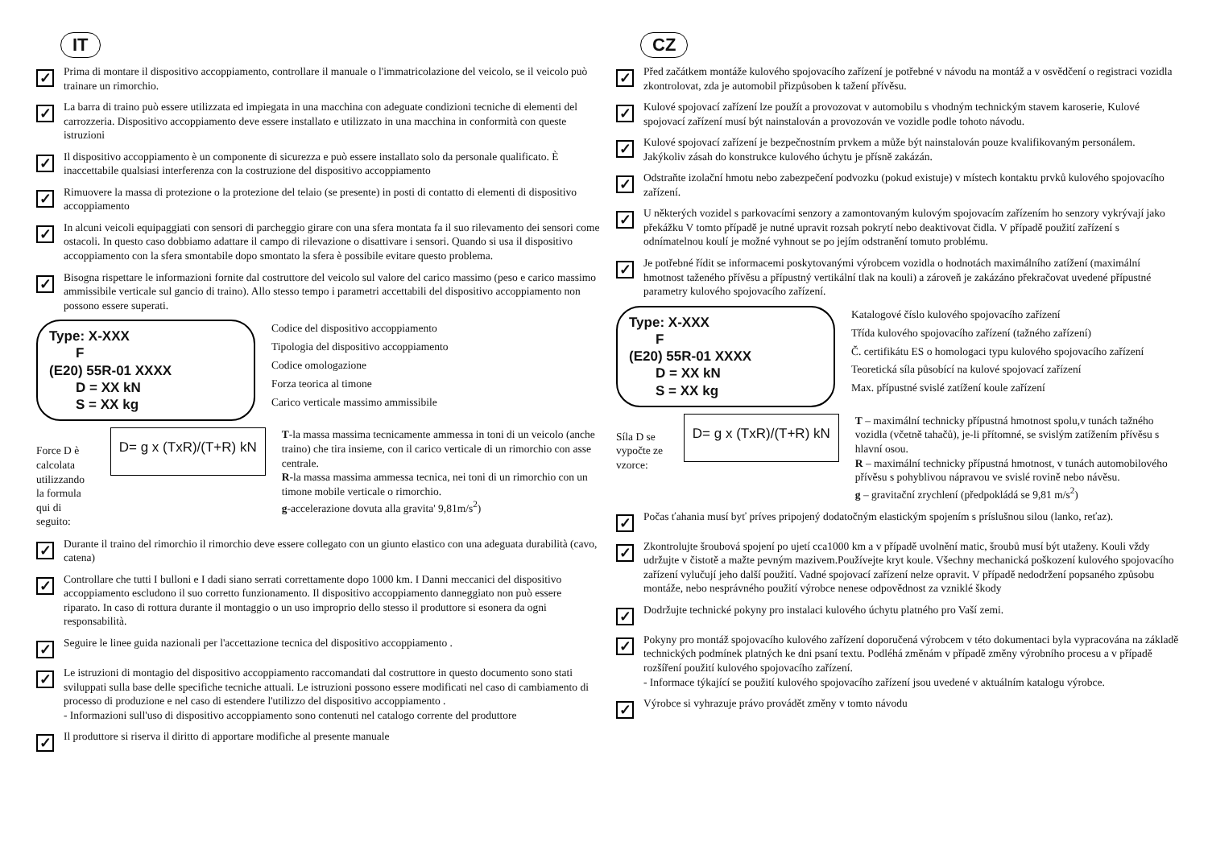IT
✓
Prima di montare il dispositivo accoppiamento, controllare il manuale o l'immatricolazione del veicolo, se il veicolo può trainare un rimorchio.
✓
La barra di traino può essere utilizzata ed impiegata in una macchina con adeguate condizioni tecniche di elementi del carrozzeria. Dispositivo accoppiamento deve essere installato e utilizzato in una macchina in conformità con queste istruzioni
✓
Il dispositivo accoppiamento è un componente di sicurezza e può essere installato solo da personale qualificato. È inaccettabile qualsiasi interferenza con la costruzione del dispositivo accoppiamento
✓
Rimuovere la massa di protezione o la protezione del telaio (se presente) in posti di contatto di elementi di dispositivo accoppiamento
✓
In alcuni veicoli equipaggiati con sensori di parcheggio girare con una sfera montata fa il suo rilevamento dei sensori come ostacoli. In questo caso dobbiamo adattare il campo di rilevazione o disattivare i sensori. Quando si usa il dispositivo accoppiamento con la sfera smontabile dopo smontato la sfera è possibile evitare questo problema.
✓
Bisogna rispettare le informazioni fornite dal costruttore del veicolo sul valore del carico massimo (peso e carico massimo ammissibile verticale sul gancio di traino). Allo stesso tempo i parametri accettabili del dispositivo accoppiamento non possono essere superati.
Type: X-XXX
F
(E20) 55R-01 XXXX
D = XX kN
S = XX kg
Codice del dispositivo accoppiamento
Tipologia del dispositivo accoppiamento
Codice omologazione
Forza teorica al timone
Carico verticale massimo ammissibile
Force D è calcolata utilizzando la formula qui di seguito:
D= g x (TxR)/(T+R) kN
T-la massa massima tecnicamente ammessa in toni di un veicolo (anche traino) che tira insieme, con il carico verticale di un rimorchio con asse centrale.
R-la massa massima ammessa tecnica, nei toni di un rimorchio con un timone mobile verticale o rimorchio.
g-accelerazione dovuta alla gravita' 9,81m/s<sup>2</sup>)
✓
Durante il traino del rimorchio il rimorchio deve essere collegato con un giunto elastico con una adeguata durabilità (cavo, catena)
✓
Controllare che tutti I bulloni e I dadi siano serrati correttamente dopo 1000 km. I Danni meccanici del dispositivo accoppiamento escludono il suo corretto funzionamento. Il dispositivo accoppiamento danneggiato non può essere riparato. In caso di rottura durante il montaggio o un uso improprio dello stesso il produttore si esonera da ogni responsabilità.
✓
Seguire le linee guida nazionali per l'accettazione tecnica del dispositivo accoppiamento .
✓
Le istruzioni di montagio del dispositivo accoppiamento raccomandati dal costruttore in questo documento sono stati sviluppati sulla base delle specifiche tecniche attuali. Le istruzioni possono essere modificati nel caso di cambiamento di processo di produzione e nel caso di estendere l'utilizzo del dispositivo accoppiamento .
- Informazioni sull'uso di dispositivo accoppiamento sono contenuti nel catalogo corrente del produttore
✓
Il produttore si riserva il diritto di apportare modifiche al presente manuale
CZ
✓
Před začátkem montáže kulového spojovacího zařízení je potřebné v návodu na montáž a v osvědčení o registraci vozidla zkontrolovat, zda je automobil přizpůsoben k tažení přívěsu.
✓
Kulové spojovací zařízení lze použít a provozovat v automobilu s vhodným technickým stavem karoserie, Kulové spojovací zařízení musí být nainstalován a provozován ve vozidle podle tohoto návodu.
✓
Kulové spojovací zařízení je bezpečnostním prvkem a může být nainstalován pouze kvalifikovaným personálem. Jakýkoliv zásah do konstrukce kulového úchytu je přísně zakázán.
✓
Odstraňte izolační hmotu nebo zabezpečení podvozku (pokud existuje) v místech kontaktu prvků kulového spojovacího zařízení.
✓
U některých vozidel s parkovacími senzory a zamontovaným kulovým spojovacím zařízením ho senzory vykrývají jako překážku V tomto případě je nutné upravit rozsah pokrytí nebo deaktivovat čidla. V případě použití zařízení s odnímatelnou koulí je možné vyhnout se po jejím odstranění tomuto problému.
✓
Je potřebné řídit se informacemi poskytovanými výrobcem vozidla o hodnotách maximálního zatížení (maximální hmotnost taženého přívěsu a přípustný vertikální tlak na kouli) a zároveň je zakázáno překračovat uvedené přípustné parametry kulového spojovacího zařízení.
Type: X-XXX
F
(E20) 55R-01 XXXX
D = XX kN
S = XX kg
Katalogové číslo kulového spojovacího zařízení
Třída kulového spojovacího zařízení (tažného zařízení)
Č. certifikátu ES o homologaci typu kulového spojovacího zařízení
Teoretická síla působící na kulové spojovací zařízení
Max. přípustné svislé zatížení koule zařízení
Síla D se vypočte ze vzorce:
D= g x (TxR)/(T+R) kN
T – maximální technicky přípustná hmotnost spolu,v tunách tažného vozidla (včetně tahačů), je-li přítomné, se svislým zatížením přívěsu s hlavní osou.
R – maximální technicky přípustná hmotnost, v tunách automobilového přívěsu s pohyblivou nápravou ve svislé rovině nebo návěsu.
g – gravitační zrychlení (předpokládá se 9,81 m/s<sup>2</sup>)
✓
Počas ťahania musí byť príves pripojený dodatočným elastickým spojením s príslušnou silou (lanko, reťaz).
✓
Zkontrolujte šroubová spojení po ujetí cca1000 km a v případě uvolnění matic, šroubů musí být utaženy. Kouli vždy udržujte v čistotě a mažte pevným mazivem.Používejte kryt koule. Všechny mechanická poškození kulového spojovacího zařízení vylučují jeho další použití. Vadné spojovací zařízení nelze opravit. V případě nedodržení popsaného způsobu montáže, nebo nesprávného použití výrobce nenese odpovědnost za vzniklé škody
✓
Dodržujte technické pokyny pro instalaci kulového úchytu platného pro Vaší zemi.
✓
Pokyny pro montáž spojovacího kulového zařízení doporučená výrobcem v této dokumentaci byla vypracována na základě technických podmínek platných ke dni psaní textu. Podléhá změnám v případě změny výrobního procesu a v případě rozšíření použití kulového spojovacího zařízení.
- Informace týkající se použití kulového spojovacího zařízení jsou uvedené v aktuálním katalogu výrobce.
✓
Výrobce si vyhrazuje právo provádět změny v tomto návodu